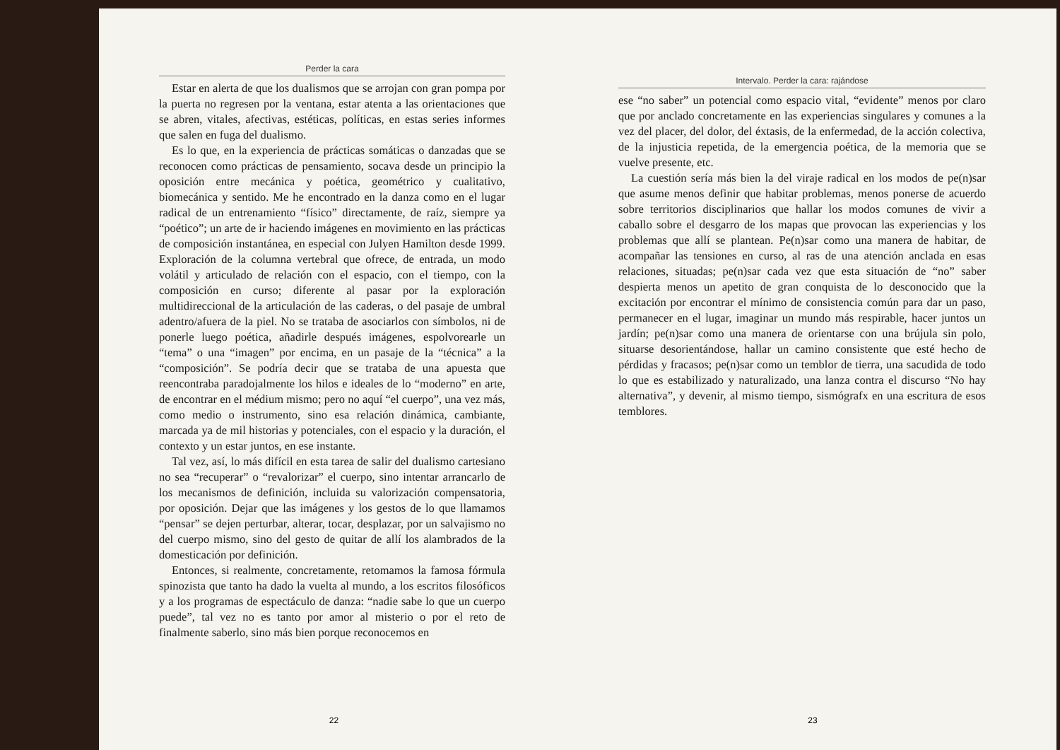Perder la cara
Estar en alerta de que los dualismos que se arrojan con gran pompa por la puerta no regresen por la ventana, estar atenta a las orientaciones que se abren, vitales, afectivas, estéticas, políticas, en estas series informes que salen en fuga del dualismo.
Es lo que, en la experiencia de prácticas somáticas o danzadas que se reconocen como prácticas de pensamiento, socava desde un principio la oposición entre mecánica y poética, geométrico y cualitativo, biomecánica y sentido. Me he encontrado en la danza como en el lugar radical de un entrenamiento “físico” directamente, de raíz, siempre ya “poético”; un arte de ir haciendo imágenes en movimiento en las prácticas de composición instantánea, en especial con Julyen Hamilton desde 1999. Exploración de la columna vertebral que ofrece, de entrada, un modo volátil y articulado de relación con el espacio, con el tiempo, con la composición en curso; diferente al pasar por la exploración multidireccional de la articulación de las caderas, o del pasaje de umbral adentro/afuera de la piel. No se trataba de asociarlos con símbolos, ni de ponerle luego poética, añadirle después imágenes, espolvorearle un “tema” o una “imagen” por encima, en un pasaje de la “técnica” a la “composición”. Se podría decir que se trataba de una apuesta que reencontraba paradojalmente los hilos e ideales de lo “moderno” en arte, de encontrar en el médium mismo; pero no aquí “el cuerpo”, una vez más, como medio o instrumento, sino esa relación dinámica, cambiante, marcada ya de mil historias y potenciales, con el espacio y la duración, el contexto y un estar juntos, en ese instante.
Tal vez, así, lo más difícil en esta tarea de salir del dualismo cartesiano no sea “recuperar” o “revalorizar” el cuerpo, sino intentar arrancarlo de los mecanismos de definición, incluida su valorización compensatoria, por oposición. Dejar que las imágenes y los gestos de lo que llamamos “pensar” se dejen perturbar, alterar, tocar, desplazar, por un salvajismo no del cuerpo mismo, sino del gesto de quitar de allí los alambrados de la domesticación por definición.
Entonces, si realmente, concretamente, retomamos la famosa fórmula spinozista que tanto ha dado la vuelta al mundo, a los escritos filosóficos y a los programas de espectáculo de danza: “nadie sabe lo que un cuerpo puede”, tal vez no es tanto por amor al misterio o por el reto de finalmente saberlo, sino más bien porque reconocemos en
22
Intervalo. Perder la cara: rajándose
ese “no saber” un potencial como espacio vital, “evidente” menos por claro que por anclado concretamente en las experiencias singulares y comunes a la vez del placer, del dolor, del éxtasis, de la enfermedad, de la acción colectiva, de la injusticia repetida, de la emergencia poética, de la memoria que se vuelve presente, etc.
La cuestión sería más bien la del viraje radical en los modos de pe(n)sar que asume menos definir que habitar problemas, menos ponerse de acuerdo sobre territorios disciplinarios que hallar los modos comunes de vivir a caballo sobre el desgarro de los mapas que provocan las experiencias y los problemas que allí se plantean. Pe(n)sar como una manera de habitar, de acompañar las tensiones en curso, al ras de una atención anclada en esas relaciones, situadas; pe(n)sar cada vez que esta situación de “no” saber despierta menos un apetito de gran conquista de lo desconocido que la excitación por encontrar el mínimo de consistencia común para dar un paso, permanecer en el lugar, imaginar un mundo más respirable, hacer juntos un jardín; pe(n)sar como una manera de orientarse con una brújula sin polo, situarse desorientándose, hallar un camino consistente que esté hecho de pérdidas y fracasos; pe(n)sar como un temblor de tierra, una sacudida de todo lo que es estabilizado y naturalizado, una lanza contra el discurso “No hay alternativa”, y devenir, al mismo tiempo, sismógrafx en una escritura de esos temblores.
23